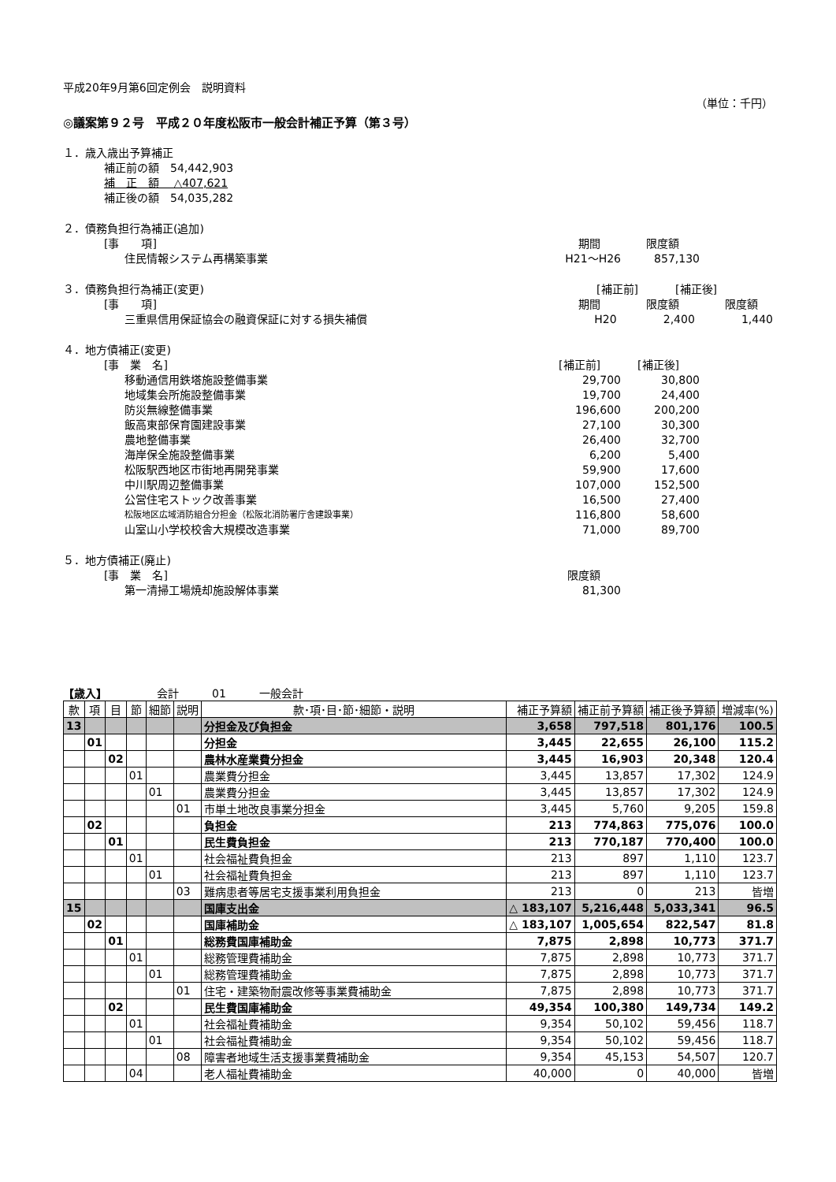平成20年9月第6回定例会　説明資料
（単位：千円）
◎議案第９２号　平成２０年度松阪市一般会計補正予算（第３号）
１．歳入歳出予算補正
補正前の額　54,442,903
補　正　額　 △407,621
補正後の額　54,035,282
２．債務負担行為補正(追加)
[事　　項] 期間 限度額
住民情報システム再構築事業 H21～H26 857,130
３．債務負担行為補正(変更) [補正前] [補正後]
[事　　項] 期間 限度額 限度額
三重県信用保証協会の融資保証に対する損失補償 H20 2,400 1,440
４．地方債補正(変更)
[事　業　名] [補正前] [補正後]
移動通信用鉄塔施設整備事業 29,700 30,800
地域集会所施設整備事業 19,700 24,400
防災無線整備事業 196,600 200,200
飯高東部保育園建設事業 27,100 30,300
農地整備事業 26,400 32,700
海岸保全施設整備事業 6,200 5,400
松阪駅西地区市街地再開発事業 59,900 17,600
中川駅周辺整備事業 107,000 152,500
公営住宅ストック改善事業 16,500 27,400
松阪地区広域消防組合分担金（松阪北消防署庁舎建設事業）
116,800 58,600
山室山小学校校舎大規模改造事業 71,000 89,700
５．地方債補正(廃止)
[事　業　名] 限度額
第一清掃工場焼却施設解体事業 81,300
【歳入】　　　　　会計　　　01　　　一般会計
| 款 | 項 | 目 | 節 | 細節 | 説明 | 款･項･目･節･細節・説明 | 補正予算額 | 補正前予算額 | 補正後予算額 | 増減率(%) |
| --- | --- | --- | --- | --- | --- | --- | --- | --- | --- | --- |
| 13 | | | | | | 分担金及び負担金 | 3,658 | 797,518 | 801,176 | 100.5 |
| | 01 | | | | | 分担金 | 3,445 | 22,655 | 26,100 | 115.2 |
| | | 02 | | | | 農林水産業費分担金 | 3,445 | 16,903 | 20,348 | 120.4 |
| | | | 01 | | | 農業費分担金 | 3,445 | 13,857 | 17,302 | 124.9 |
| | | | | 01 | | 農業費分担金 | 3,445 | 13,857 | 17,302 | 124.9 |
| | | | | | 01 | 市単土地改良事業分担金 | 3,445 | 5,760 | 9,205 | 159.8 |
| | 02 | | | | | 負担金 | 213 | 774,863 | 775,076 | 100.0 |
| | | 01 | | | | 民生費負担金 | 213 | 770,187 | 770,400 | 100.0 |
| | | | 01 | | | 社会福祉費負担金 | 213 | 897 | 1,110 | 123.7 |
| | | | | 01 | | 社会福祉費負担金 | 213 | 897 | 1,110 | 123.7 |
| | | | | | 03 | 難病患者等居宅支援事業利用負担金 | 213 | 0 | 213 | 皆増 |
| 15 | | | | | | 国庫支出金 | △ 183,107 | 5,216,448 | 5,033,341 | 96.5 |
| | 02 | | | | | 国庫補助金 | △ 183,107 | 1,005,654 | 822,547 | 81.8 |
| | | 01 | | | | 総務費国庫補助金 | 7,875 | 2,898 | 10,773 | 371.7 |
| | | | 01 | | | 総務管理費補助金 | 7,875 | 2,898 | 10,773 | 371.7 |
| | | | | 01 | | 総務管理費補助金 | 7,875 | 2,898 | 10,773 | 371.7 |
| | | | | | 01 | 住宅・建築物耐震改修等事業費補助金 | 7,875 | 2,898 | 10,773 | 371.7 |
| | | 02 | | | | 民生費国庫補助金 | 49,354 | 100,380 | 149,734 | 149.2 |
| | | | 01 | | | 社会福祉費補助金 | 9,354 | 50,102 | 59,456 | 118.7 |
| | | | | 01 | | 社会福祉費補助金 | 9,354 | 50,102 | 59,456 | 118.7 |
| | | | | | 08 | 障害者地域生活支援事業費補助金 | 9,354 | 45,153 | 54,507 | 120.7 |
| | | | 04 | | | 老人福祉費補助金 | 40,000 | 0 | 40,000 | 皆増 |